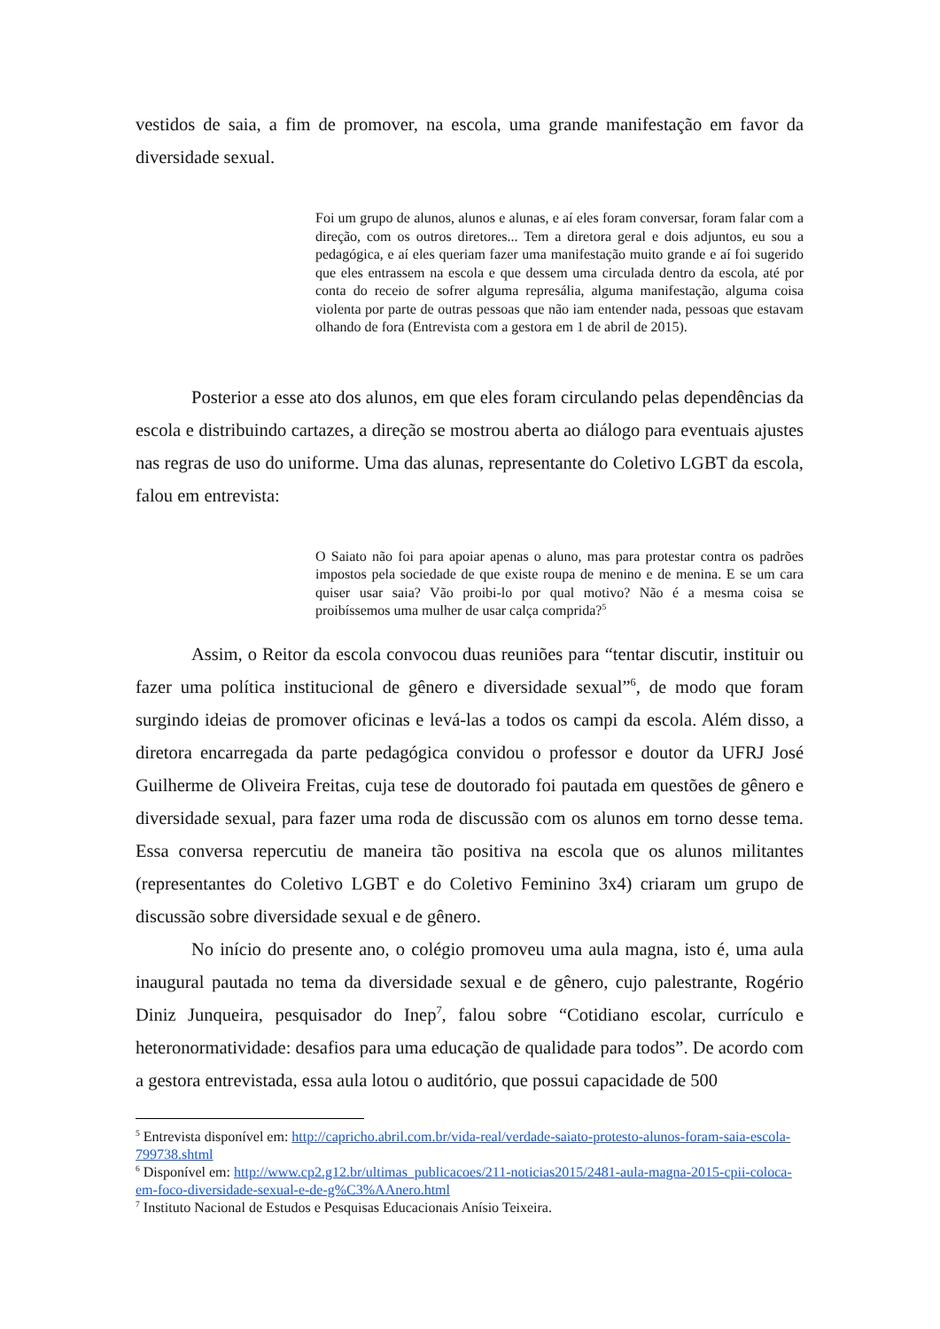vestidos de saia, a fim de promover, na escola, uma grande manifestação em favor da diversidade sexual.
Foi um grupo de alunos, alunos e alunas, e aí eles foram conversar, foram falar com a direção, com os outros diretores... Tem a diretora geral e dois adjuntos, eu sou a pedagógica, e aí eles queriam fazer uma manifestação muito grande e aí foi sugerido que eles entrassem na escola e que dessem uma circulada dentro da escola, até por conta do receio de sofrer alguma represália, alguma manifestação, alguma coisa violenta por parte de outras pessoas que não iam entender nada, pessoas que estavam olhando de fora (Entrevista com a gestora em 1 de abril de 2015).
Posterior a esse ato dos alunos, em que eles foram circulando pelas dependências da escola e distribuindo cartazes, a direção se mostrou aberta ao diálogo para eventuais ajustes nas regras de uso do uniforme. Uma das alunas, representante do Coletivo LGBT da escola, falou em entrevista:
O Saiato não foi para apoiar apenas o aluno, mas para protestar contra os padrões impostos pela sociedade de que existe roupa de menino e de menina. E se um cara quiser usar saia? Vão proibi-lo por qual motivo? Não é a mesma coisa se proibíssemos uma mulher de usar calça comprida?<sup>5</sup>
Assim, o Reitor da escola convocou duas reuniões para “tentar discutir, instituir ou fazer uma política institucional de gênero e diversidade sexual”<sup>6</sup>, de modo que foram surgindo ideias de promover oficinas e levá-las a todos os campi da escola. Além disso, a diretora encarregada da parte pedagógica convidou o professor e doutor da UFRJ José Guilherme de Oliveira Freitas, cuja tese de doutorado foi pautada em questões de gênero e diversidade sexual, para fazer uma roda de discussão com os alunos em torno desse tema. Essa conversa repercutiu de maneira tão positiva na escola que os alunos militantes (representantes do Coletivo LGBT e do Coletivo Feminino 3x4) criaram um grupo de discussão sobre diversidade sexual e de gênero.
No início do presente ano, o colégio promoveu uma aula magna, isto é, uma aula inaugural pautada no tema da diversidade sexual e de gênero, cujo palestrante, Rogério Diniz Junqueira, pesquisador do Inep<sup>7</sup>, falou sobre “Cotidiano escolar, currículo e heteronormatividade: desafios para uma educação de qualidade para todos”. De acordo com a gestora entrevistada, essa aula lotou o auditório, que possui capacidade de 500
<sup>5</sup> Entrevista disponível em: http://capricho.abril.com.br/vida-real/verdade-saiato-protesto-alunos-foram-saia-escola-799738.shtml
<sup>6</sup> Disponível em: http://www.cp2.g12.br/ultimas_publicacoes/211-noticias2015/2481-aula-magna-2015-cpii-coloca-em-foco-diversidade-sexual-e-de-g%C3%AAnero.html
<sup>7</sup> Instituto Nacional de Estudos e Pesquisas Educacionais Anísio Teixeira.